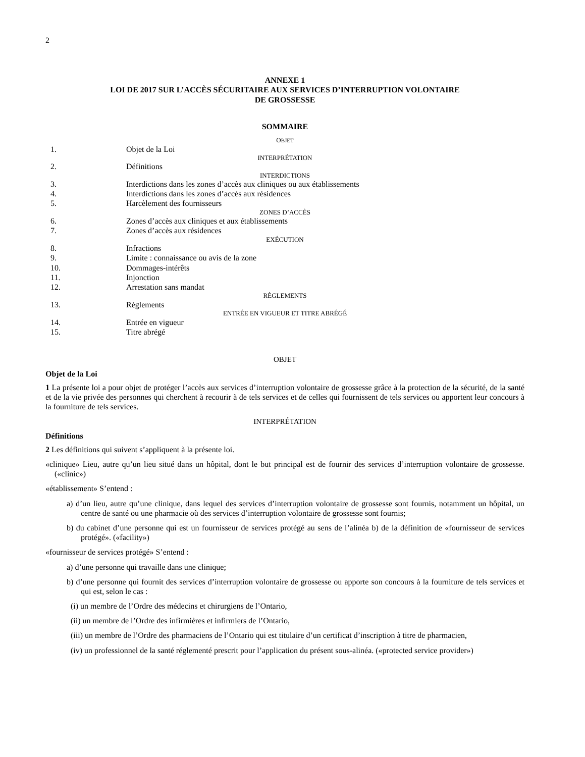2
ANNEXE 1
LOI DE 2017 SUR L’ACCÈS SÉCURITAIRE AUX SERVICES D’INTERRUPTION VOLONTAIRE
DE GROSSESSE
SOMMAIRE
| O BJET | |
| 1. | Objet de la Loi |
| INTERPRÉTATION | |
| 2. | Définitions |
| INTERDICTIONS | |
| 3. | Interdictions dans les zones d’accès aux cliniques ou aux établissements |
| 4. | Interdictions dans les zones d’accès aux résidences |
| 5. | Harcèlement des fournisseurs |
| ZONES D’ACCÈS | |
| 6. | Zones d’accès aux cliniques et aux établissements |
| 7. | Zones d’accès aux résidences |
| EXÉCUTION | |
| 8. | Infractions |
| 9. | Limite : connaissance ou avis de la zone |
| 10. | Dommages-intérêts |
| 11. | Injonction |
| 12. | Arrestation sans mandat |
| RÈGLEMENTS | |
| 13. | Règlements |
| ENTRÉE EN VIGUEUR ET TITRE ABRÉGÉ | |
| 14. | Entrée en vigueur |
| 15. | Titre abrégé |
OBJET
Objet de la Loi
1 La présente loi a pour objet de protéger l’accès aux services d’interruption volontaire de grossesse grâce à la protection de la sécurité, de la santé et de la vie privée des personnes qui cherchent à recourir à de tels services et de celles qui fournissent de tels services ou apportent leur concours à la fourniture de tels services.
INTERPRÉTATION
Définitions
2 Les définitions qui suivent s’appliquent à la présente loi.
«clinique» Lieu, autre qu’un lieu situé dans un hôpital, dont le but principal est de fournir des services d’interruption volontaire de grossesse. («clinic»)
«établissement» S’entend :
a) d’un lieu, autre qu’une clinique, dans lequel des services d’interruption volontaire de grossesse sont fournis, notamment un hôpital, un centre de santé ou une pharmacie où des services d’interruption volontaire de grossesse sont fournis;
b) du cabinet d’une personne qui est un fournisseur de services protégé au sens de l’alinéa b) de la définition de «fournisseur de services protégé». («facility»)
«fournisseur de services protégé» S’entend :
a) d’une personne qui travaille dans une clinique;
b) d’une personne qui fournit des services d’interruption volontaire de grossesse ou apporte son concours à la fourniture de tels services et qui est, selon le cas :
(i) un membre de l’Ordre des médecins et chirurgiens de l’Ontario,
(ii) un membre de l’Ordre des infirmières et infirmiers de l’Ontario,
(iii) un membre de l’Ordre des pharmaciens de l’Ontario qui est titulaire d’un certificat d’inscription à titre de pharmacien,
(iv) un professionnel de la santé réglementé prescrit pour l’application du présent sous-alinéa. («protected service provider»)